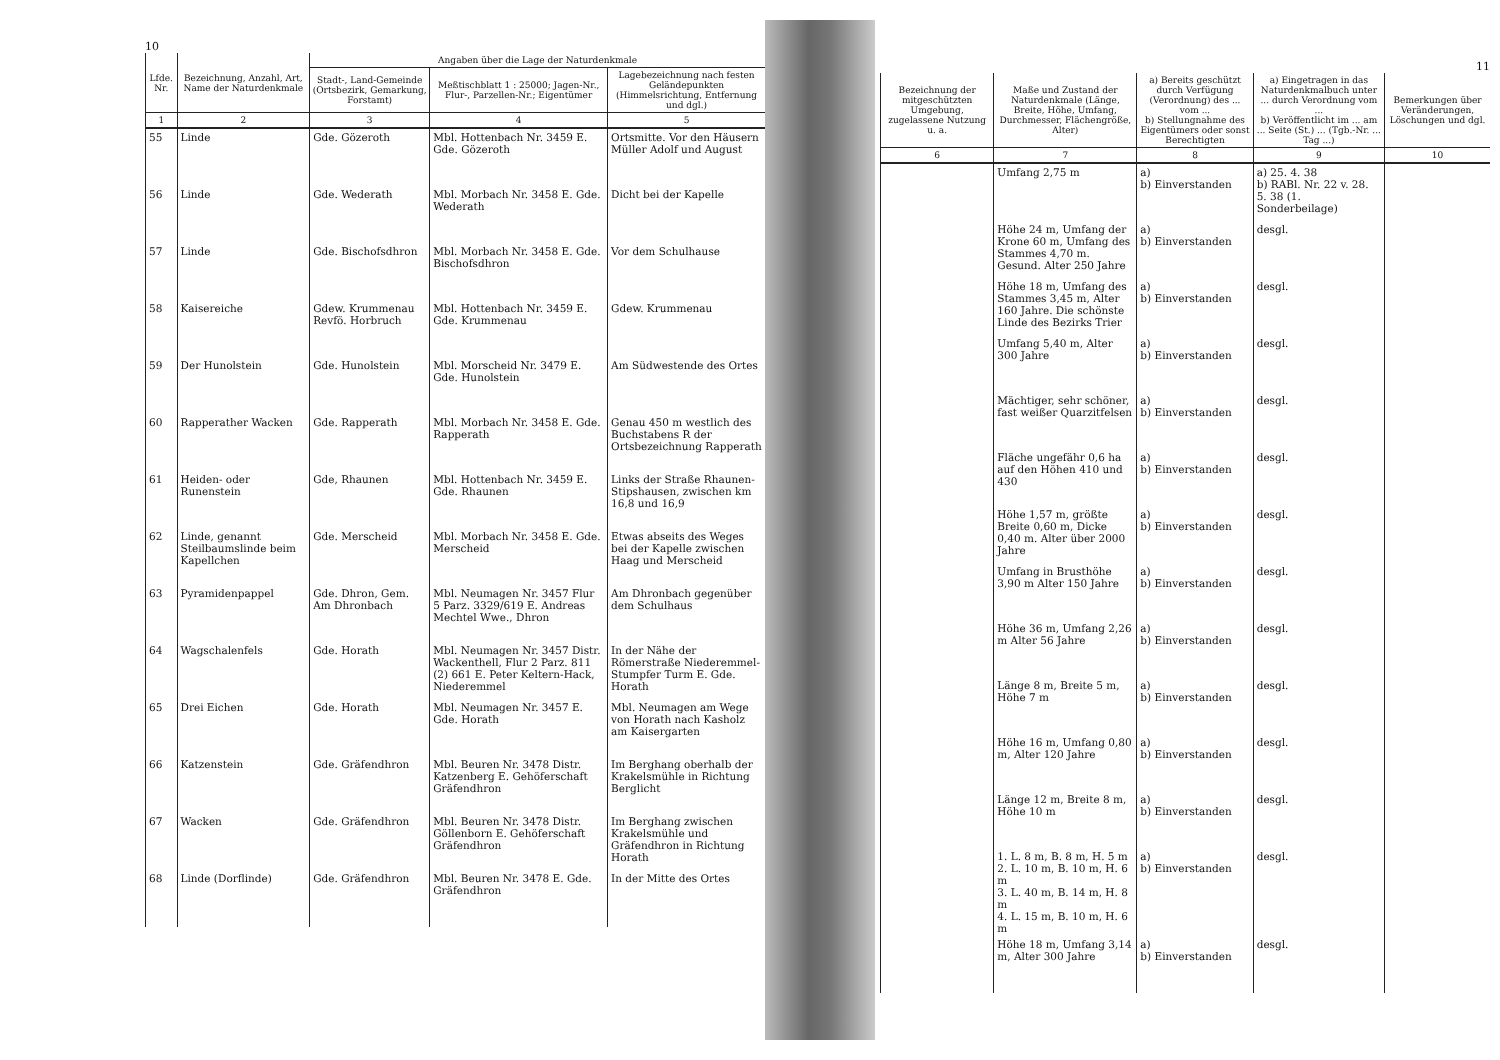10
| Lfde. Nr. | Bezeichnung, Anzahl, Art, Name der Naturdenkmale | Angaben über die Lage der Naturdenkmale | | |
| --- | --- | --- | --- | --- |
| | | Stadt-, Land-Gemeinde (Ortsbezirk, Gemarkung, Forstamt) | Meßtischblatt 1 : 25000; Jagen-Nr., Flur-, Parzellen-Nr.; Eigentümer | Lagebezeichnung nach festen Geländepunkten (Himmelsrichtung, Entfernung und dgl.) |
| 1 | 2 | 3 | 4 | 5 |
| 55 | Linde | Gde. Gözeroth | Mbl. Hottenbach Nr. 3459 E. Gde. Gözeroth | Ortsmitte. Vor den Häusern Müller Adolf und August |
| 56 | Linde | Gde. Wederath | Mbl. Morbach Nr. 3458 E. Gde. Wederath | Dicht bei der Kapelle |
| 57 | Linde | Gde. Bischofsdhron | Mbl. Morbach Nr. 3458 E. Gde. Bischofsdhron | Vor dem Schulhause |
| 58 | Kaisereiche | Gdew. Krummenau Revfö. Horbruch | Mbl. Hottenbach Nr. 3459 E. Gde. Krummenau | Gdew. Krummenau |
| 59 | Der Hunolstein | Gde. Hunolstein | Mbl. Morscheid Nr. 3479 E. Gde. Hunolstein | Am Südwestende des Ortes |
| 60 | Rapperather Wacken | Gde. Rapperath | Mbl. Morbach Nr. 3458 E. Gde. Rapperath | Genau 450 m westlich des Buchstabens R der Ortsbezeichnung Rapperath |
| 61 | Heiden- oder Runenstein | Gde, Rhaunen | Mbl. Hottenbach Nr. 3459 E. Gde. Rhaunen | Links der Straße Rhaunen-Stipshausen, zwischen km 16,8 und 16,9 |
| 62 | Linde, genannt Steilbaumslinde beim Kapellchen | Gde. Merscheid | Mbl. Morbach Nr. 3458 E. Gde. Merscheid | Etwas abseits des Weges bei der Kapelle zwischen Haag und Merscheid |
| 63 | Pyramidenpappel | Gde. Dhron, Gem. Am Dhronbach | Mbl. Neumagen Nr. 3457 Flur 5 Parz. 3329/619 E. Andreas Mechtel Wwe., Dhron | Am Dhronbach gegenüber dem Schulhaus |
| 64 | Wagschalenfels | Gde. Horath | Mbl. Neumagen Nr. 3457 Distr. Wackenthell, Flur 2 Parz. 811 (2) 661 E. Peter Keltern-Hack, Niederemmel | In der Nähe der Römerstraße Niederemmel-Stumpfer Turm E. Gde. Horath |
| 65 | Drei Eichen | Gde. Horath | Mbl. Neumagen Nr. 3457 E. Gde. Horath | Mbl. Neumagen am Wege von Horath nach Kasholz am Kaisergarten |
| 66 | Katzenstein | Gde. Gräfendhron | Mbl. Beuren Nr. 3478 Distr. Katzenberg E. Gehöferschaft Gräfendhron | Im Berghang oberhalb der Krakelsmühle in Richtung Berglicht |
| 67 | Wacken | Gde. Gräfendhron | Mbl. Beuren Nr. 3478 Distr. Göllenborn E. Gehöferschaft Gräfendhron | Im Berghang zwischen Krakelsmühle und Gräfendhron in Richtung Horath |
| 68 | Linde (Dorflinde) | Gde. Gräfendhron | Mbl. Beuren Nr. 3478 E. Gde. Gräfendhron | In der Mitte des Ortes |
11
| Bezeichnung der mitgeschützten Umgebung, zugelassene Nutzung u. a. | Maße und Zustand der Naturdenkmale (Länge, Breite, Höhe, Umfang, Durchmesser, Flächengröße, Alter) | a) Bereits geschützt durch Verfügung (Verordnung) des ... vom ... b) Stellungnahme des Eigentümers oder sonst Berechtigten | a) Eingetragen in das Naturdenkmalbuch unter ... durch Verordnung vom ... b) Veröffentlicht im ... am ... Seite (St.) ... (Tgb.-Nr. ... Tag ...) | Bemerkungen über Veränderungen, Löschungen und dgl. |
| --- | --- | --- | --- | --- |
| 6 | 7 | 8 | 9 | 10 |
| | Umfang 2,75 m | a) b) Einverstanden | a) 25. 4. 38 b) RABl. Nr. 22 v. 28. 5. 38 (1. Sonderbeilage) | |
| | Höhe 24 m, Umfang der Krone 60 m, Umfang des Stammes 4,70 m. Gesund. Alter 250 Jahre | a) b) Einverstanden | desgl. | |
| | Höhe 18 m, Umfang des Stammes 3,45 m, Alter 160 Jahre. Die schönste Linde des Bezirks Trier | a) b) Einverstanden | desgl. | |
| | Umfang 5,40 m, Alter 300 Jahre | a) b) Einverstanden | desgl. | |
| | Mächtiger, sehr schöner, fast weißer Quarzitfelsen | a) b) Einverstanden | desgl. | |
| | Fläche ungefähr 0,6 ha auf den Höhen 410 und 430 | a) b) Einverstanden | desgl. | |
| | Höhe 1,57 m, größte Breite 0,60 m, Dicke 0,40 m. Alter über 2000 Jahre | a) b) Einverstanden | desgl. | |
| | Umfang in Brusthöhe 3,90 m Alter 150 Jahre | a) b) Einverstanden | desgl. | |
| | Höhe 36 m, Umfang 2,26 m Alter 56 Jahre | a) b) Einverstanden | desgl. | |
| | Länge 8 m, Breite 5 m, Höhe 7 m | a) b) Einverstanden | desgl. | |
| | Höhe 16 m, Umfang 0,80 m, Alter 120 Jahre | a) b) Einverstanden | desgl. | |
| | Länge 12 m, Breite 8 m, Höhe 10 m | a) b) Einverstanden | desgl. | |
| | 1. L. 8 m, B. 8 m, H. 5 m 2. L. 10 m, B. 10 m, H. 6 m 3. L. 40 m, B. 14 m, H. 8 m 4. L. 15 m, B. 10 m, H. 6 m | a) b) Einverstanden | desgl. | |
| | Höhe 18 m, Umfang 3,14 m, Alter 300 Jahre | a) b) Einverstanden | desgl. | |